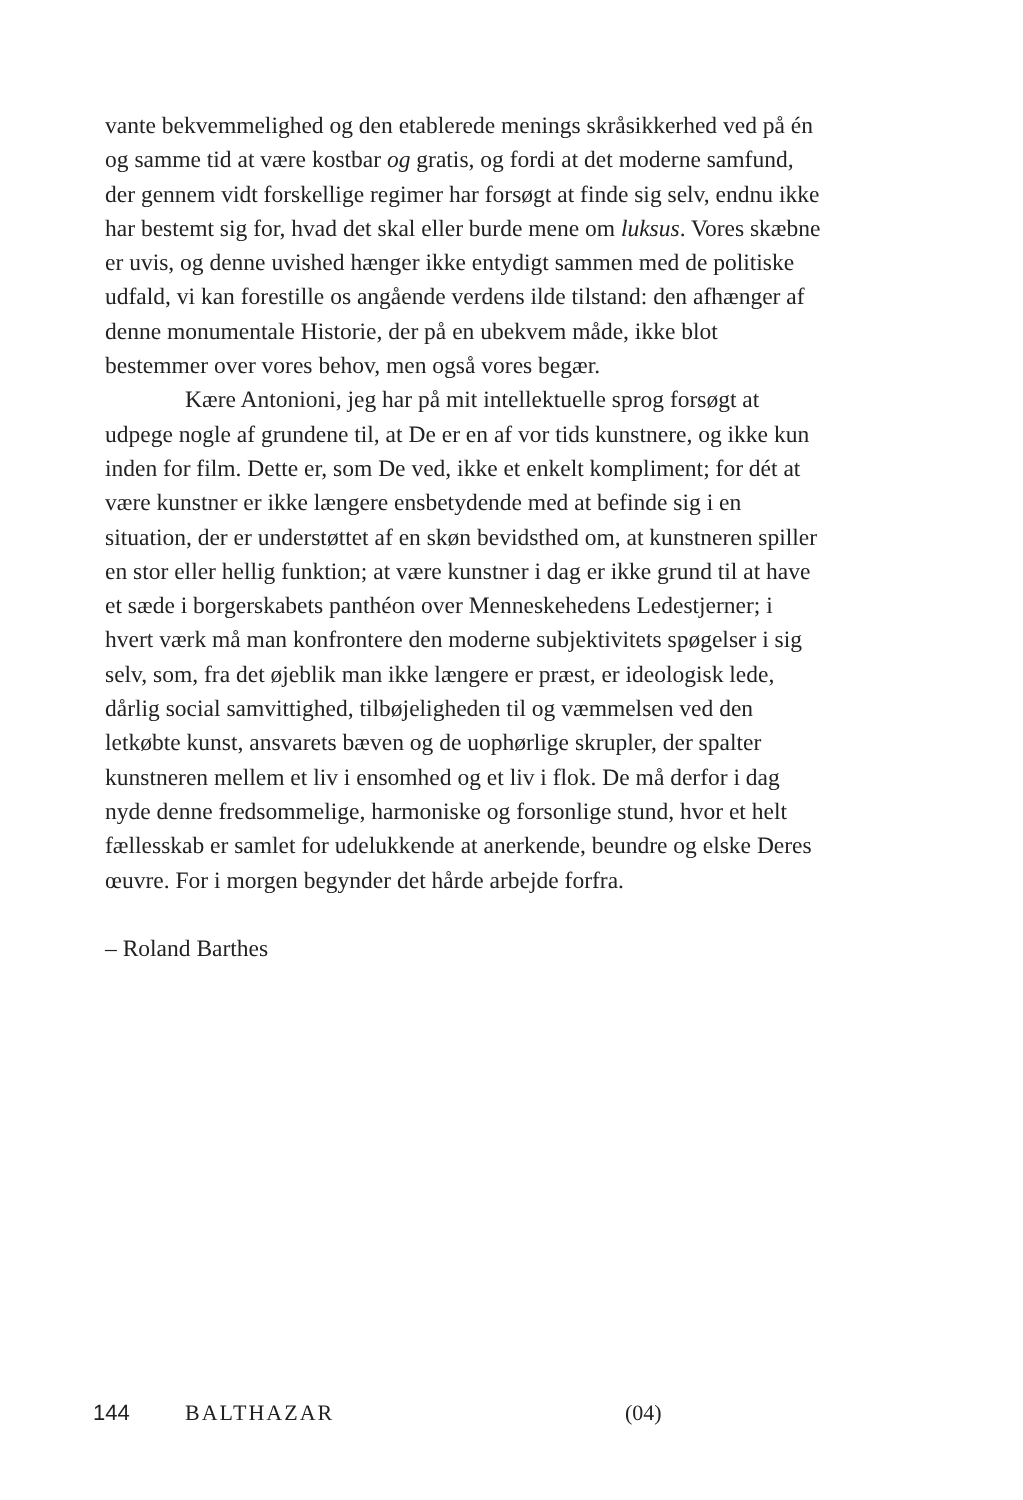vante bekvemmelighed og den etablerede menings skråsikkerhed ved på én og samme tid at være kostbar og gratis, og fordi at det moderne samfund, der gennem vidt forskellige regimer har forsøgt at finde sig selv, endnu ikke har bestemt sig for, hvad det skal eller burde mene om luksus. Vores skæbne er uvis, og denne uvished hænger ikke entydigt sammen med de politiske udfald, vi kan forestille os angående verdens ilde tilstand: den afhænger af denne monumentale Historie, der på en ubekvem måde, ikke blot bestemmer over vores behov, men også vores begær.
Kære Antonioni, jeg har på mit intellektuelle sprog forsøgt at udpege nogle af grundene til, at De er en af vor tids kunstnere, og ikke kun inden for film. Dette er, som De ved, ikke et enkelt kompliment; for dét at være kunstner er ikke længere ensbetydende med at befinde sig i en situation, der er understøttet af en skøn bevidsthed om, at kunstneren spiller en stor eller hellig funktion; at være kunstner i dag er ikke grund til at have et sæde i borgerskabets panthéon over Menneskehedens Ledestjerner; i hvert værk må man konfrontere den moderne subjektivitets spøgelser i sig selv, som, fra det øjeblik man ikke længere er præst, er ideologisk lede, dårlig social samvittighed, tilbøjeligheden til og væmmelsen ved den letkøbte kunst, ansvarets bæven og de uophørlige skrupler, der spalter kunstneren mellem et liv i ensomhed og et liv i flok. De må derfor i dag nyde denne fredsommelige, harmoniske og forsonlige stund, hvor et helt fællesskab er samlet for udelukkende at anerkende, beundre og elske Deres œuvre. For i morgen begynder det hårde arbejde forfra.
– Roland Barthes
144 BALTHAZAR (04)